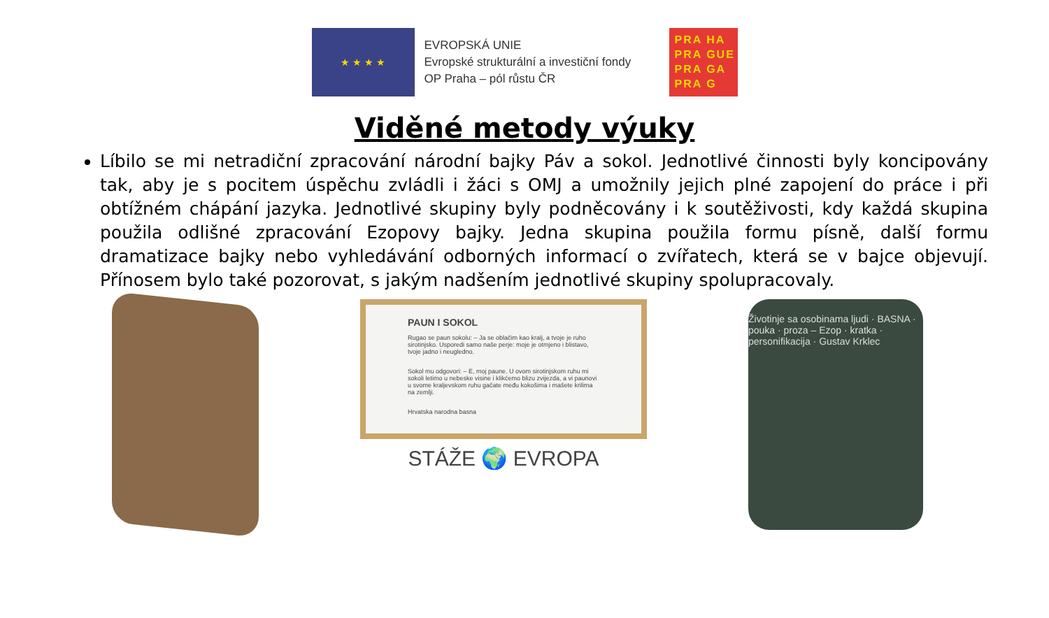★ ★ ★ ★
EVROPSKÁ UNIE
Evropské strukturální a investiční fondy
OP Praha – pól růstu ČR
PRA HA
PRA GUE
PRA GA
PRA G
Viděné metody výuky
Líbilo se mi netradiční zpracování národní bajky Páv a sokol. Jednotlivé činnosti byly koncipovány tak, aby je s pocitem úspěchu zvládli i žáci s OMJ a umožnily jejich plné zapojení do práce i při obtížném chápání jazyka. Jednotlivé skupiny byly podněcovány i k soutěživosti, kdy každá skupina použila odlišné zpracování Ezopovy bajky. Jedna skupina použila formu písně, další formu dramatizace bajky nebo vyhledávání odborných informací o zvířatech, která se v bajce objevují. Přínosem bylo také pozorovat, s jakým nadšením jednotlivé skupiny spolupracovaly.
PAUN I SOKOL
Rugao se paun sokolu: – Ja se oblačim kao kralj, a tvoje je ruho sirotinjsko. Usporedi samo naše perje: moje je otmjeno i blistavo, tvoje jadno i neugledno.
Sokol mu odgovori: – E, moj paune. U ovom sirotinjskom ruhu mi sokoli letimo u nebeske visine i klikćemo blizu zvijezda, a vi paunovi u svome kraljevskom ruhu gačate među kokošima i mašete krilima na zemlji.
Hrvatska narodna basna
STÁŽE 🌍 EVROPA
Životinje sa osobinama ljudi · BASNA · pouka · proza – Ezop · kratka · personifikacija · Gustav Krklec